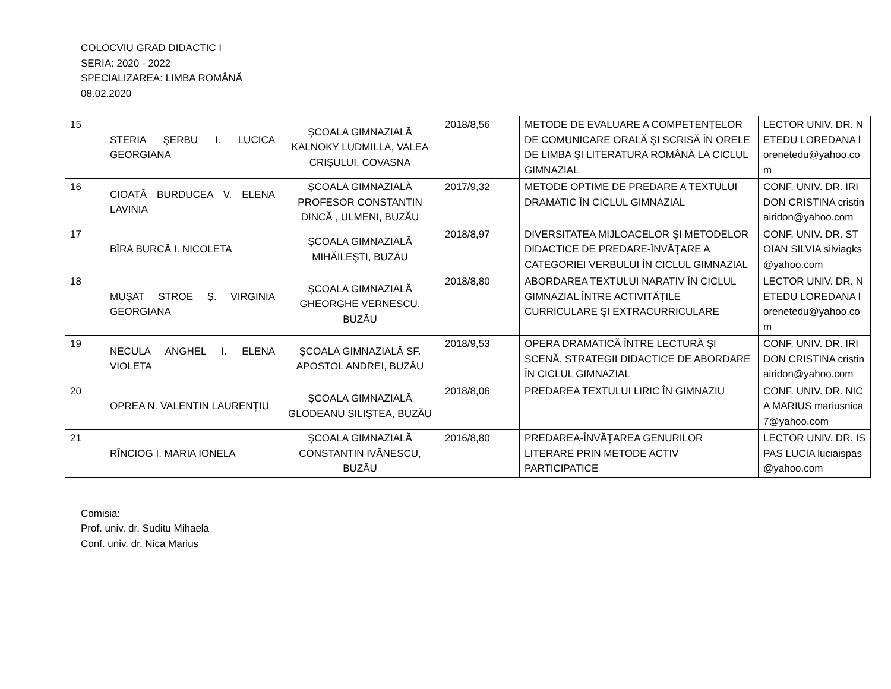COLOCVIU GRAD DIDACTIC I
SERIA: 2020 - 2022
SPECIALIZAREA: LIMBA ROMÂNĂ
08.02.2020
| 15 | STERIA ŞERBU I. LUCICA GEORGIANA | ŞCOALA GIMNAZIALĂ KALNOKY LUDMILLA, VALEA CRIŞULUI, COVASNA | 2018/8,56 | METODE DE EVALUARE A COMPETENȚELOR DE COMUNICARE ORALĂ ŞI SCRISĂ ÎN ORELE DE LIMBA ŞI LITERATURA ROMÂNĂ LA CICLUL GIMNAZIAL | LECTOR UNIV. DR. NETEDU LOREDANA lorenetedu@yahoo.com |
| 16 | CIOATĂ BURDUCEA V. ELENA LAVINIA | ŞCOALA GIMNAZIALĂ PROFESOR CONSTANTIN DINCĂ , ULMENI, BUZĂU | 2017/9,32 | METODE OPTIME DE PREDARE A TEXTULUI DRAMATIC ÎN CICLUL GIMNAZIAL | CONF. UNIV. DR. IRIDON CRISTINA cristinairidon@yahoo.com |
| 17 | BÎRA BURCĂ I. NICOLETA | ŞCOALA GIMNAZIALĂ MIHĂILEŞTI, BUZĂU | 2018/8,97 | DIVERSITATEA MIJLOACELOR ŞI METODELOR DIDACTICE DE PREDARE-ÎNVĂȚARE A CATEGORIEI VERBULUI ÎN CICLUL GIMNAZIAL | CONF. UNIV. DR. STOIAN SILVIA silviagks@yahoo.com |
| 18 | MUŞAT STROE Ş. VIRGINIA GEORGIANA | ŞCOALA GIMNAZIALĂ GHEORGHE VERNESCU, BUZĂU | 2018/8,80 | ABORDAREA TEXTULUI NARATIV ÎN CICLUL GIMNAZIAL ÎNTRE ACTIVITĂȚILE CURRICULARE ŞI EXTRACURRICULARE | LECTOR UNIV. DR. NETEDU LOREDANA lorenetedu@yahoo.com |
| 19 | NECULA ANGHEL I. ELENA VIOLETA | ŞCOALA GIMNAZIALĂ SF. APOSTOL ANDREI, BUZĂU | 2018/9,53 | OPERA DRAMATICĂ ÎNTRE LECTURĂ ŞI SCENĂ. STRATEGII DIDACTICE DE ABORDARE ÎN CICLUL GIMNAZIAL | CONF. UNIV. DR. IRIDON CRISTINA cristinairidon@yahoo.com |
| 20 | OPREA N. VALENTIN LAURENȚIU | ŞCOALA GIMNAZIALĂ GLODEANU SILIŞTEA, BUZĂU | 2018/8,06 | PREDAREA TEXTULUI LIRIC ÎN GIMNAZIU | CONF. UNIV. DR. NICA MARIUS mariusnica7@yahoo.com |
| 21 | RÎNCIOG I. MARIA IONELA | ŞCOALA GIMNAZIALĂ CONSTANTIN IVĂNESCU, BUZĂU | 2016/8,80 | PREDAREA-ÎNVĂȚAREA GENURILOR LITERARE PRIN METODE ACTIV PARTICIPATICE | LECTOR UNIV. DR. ISPAS LUCIA luciaispas@yahoo.com |
Comisia:
Prof. univ. dr. Suditu Mihaela
Conf. univ. dr. Nica Marius